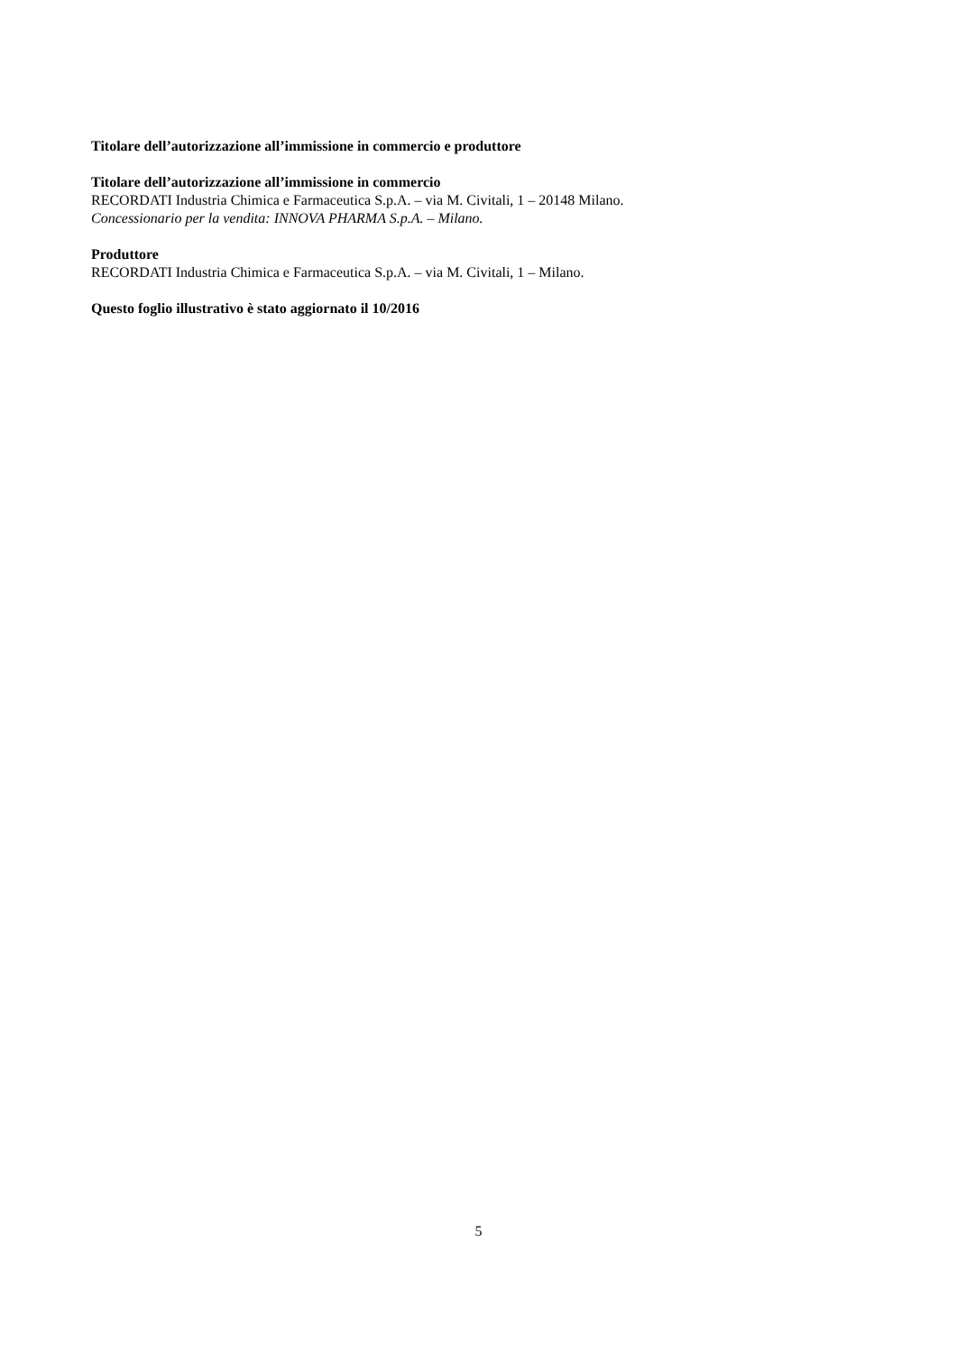Titolare dell’autorizzazione all’immissione in commercio e produttore
Titolare dell’autorizzazione all’immissione in commercio
RECORDATI Industria Chimica e Farmaceutica S.p.A. – via M. Civitali, 1 – 20148 Milano.
Concessionario per la vendita: INNOVA PHARMA S.p.A. – Milano.
Produttore
RECORDATI Industria Chimica e Farmaceutica S.p.A. – via M. Civitali, 1 – Milano.
Questo foglio illustrativo è stato aggiornato il 10/2016
5